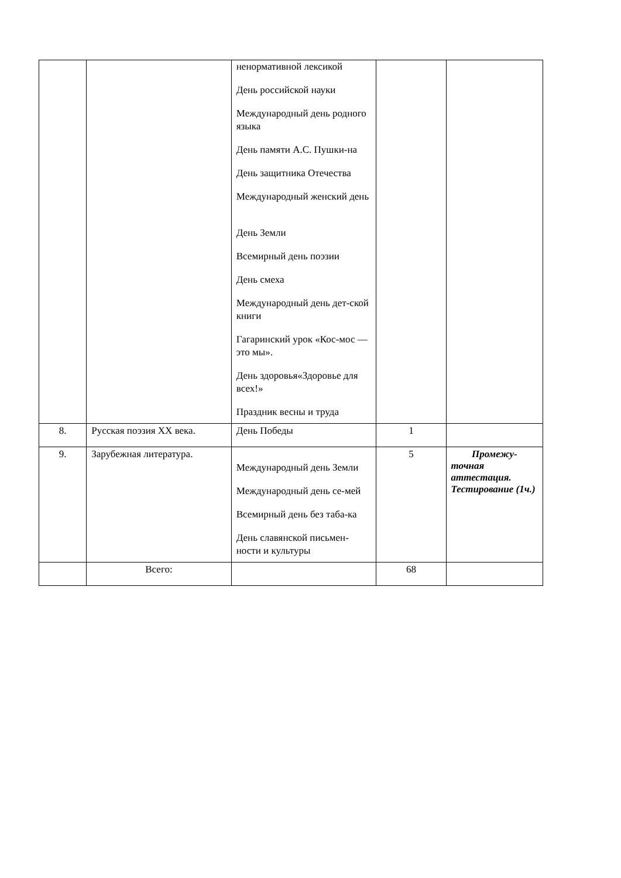| | | ненормативной лексикой День российской науки Международный день родного языка День памяти А.С. Пушки-на День защитника Отечества Международный женский день День Земли Всемирный день поэзии День смеха Международный день дет-ской книги Гагаринский урок «Кос-мос — это мы». День здоровья«Здоровье для всех!» Праздник весны и труда | | |
| 8. | Русская поэзия XX века. | День Победы | 1 | |
| 9. | Зарубежная литература. | Международный день Земли Международный день се-мей Всемирный день без таба-ка День славянской письмен-ности и культуры | 5 | Промежу- точная аттестация. Тестирование (1ч.) |
| | Всего: | | 68 | |